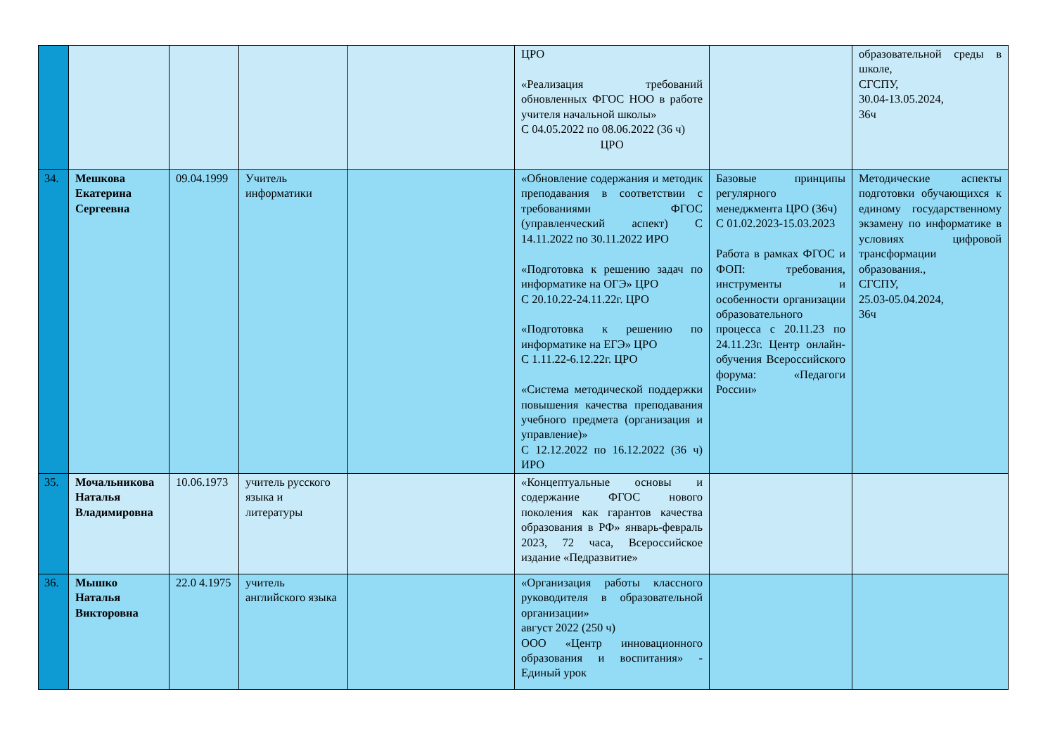| | | | | | ЦРО «Реализация требований обновленных ФГОС НОО в работе учителя начальной школы» С 04.05.2022 по 08.06.2022 (36 ч) ЦРО | | образовательной среды в школе, СГСПУ, 30.04-13.05.2024, 36ч |
| 34. | Мешкова Екатерина Сергеевна | 09.04.1999 | Учитель информатики | | «Обновление содержания и методик преподавания в соответствии с требованиями ФГОС (управленческий аспект) С 14.11.2022 по 30.11.2022 ИРО «Подготовка к решению задач по информатике на ОГЭ» ЦРО С 20.10.22-24.11.22г. ЦРО «Подготовка к решению по информатике на ЕГЭ» ЦРО С 1.11.22-6.12.22г. ЦРО «Система методической поддержки повышения качества преподавания учебного предмета (организация и управление)» С 12.12.2022 по 16.12.2022 (36 ч) ИРО | Базовые принципы регулярного менеджмента ЦРО (36ч) С 01.02.2023-15.03.2023 Работа в рамках ФГОС и ФОП: требования, инструменты и особенности организации образовательного процесса с 20.11.23 по 24.11.23г. Центр онлайн-обучения Всероссийского форума: «Педагоги России» | Методические аспекты подготовки обучающихся к единому государственному экзамену по информатике в условиях цифровой трансформации образования., СГСПУ, 25.03-05.04.2024, 36ч |
| 35. | Мочальникова Наталья Владимировна | 10.06.1973 | учитель русского языка и литературы | | «Концептуальные основы и содержание ФГОС нового поколения как гарантов качества образования в РФ» январь-февраль 2023, 72 часа, Всероссийское издание «Педразвитие» | | |
| 36. | Мышко Наталья Викторовна | 22.0 4.1975 | учитель английского языка | | «Организация работы классного руководителя в образовательной организации» август 2022 (250 ч) ООО «Центр инновационного образования и воспитания» - Единый урок | | |